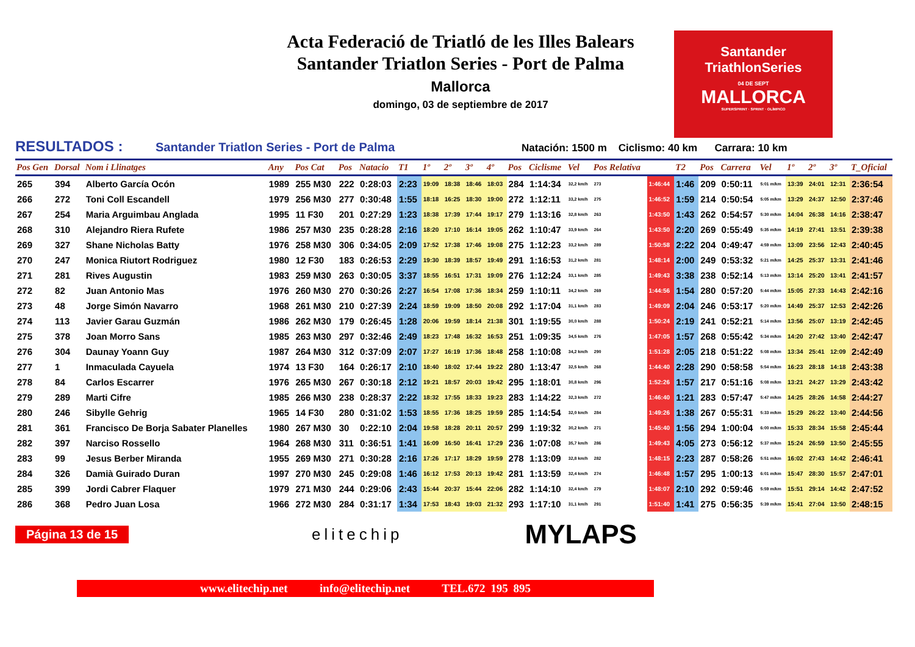Acta Federació de Triatló de les Illes Balears
Santander Triatlon Series - Port de Palma
Mallorca
domingo, 03 de septiembre de 2017
Santander
TriathlonSeries
04 DE SEPT
MALLORCA
SUPERSPRINT · SPRINT · OLÍMPICO
RESULTADOS : Santander Triatlon Series - Port de Palma Natación: 1500 m Ciclismo: 40 km Carrara: 10 km
| Pos Gen | Dorsal | Nom i Llinatges | Any | Pos Cat | Pos | Natacio | T1 | 1º | 2º | 3º | 4º | Pos | Ciclisme | Vel | Pos Relativa | | T2 | Pos | Carrera | Vel | 1º | 2º | 3º | T_Oficial |
| --- | --- | --- | --- | --- | --- | --- | --- | --- | --- | --- | --- | --- | --- | --- | --- | --- | --- | --- | --- | --- | --- | --- | --- | --- |
| 265 | 394 | Alberto García Ocón | 1989 | 255 M30 | 222 | 0:28:03 | 2:23 | 19:09 | 18:38 | 18:46 | 18:03 | 284 | 1:14:34 | 32,2 km/h | 273 | 1:46:44 | 1:46 | 209 | 0:50:11 | 5:01 m/km | 13:39 | 24:01 | 12:31 | 2:36:54 |
| 266 | 272 | Toni Coll Escandell | 1979 | 256 M30 | 277 | 0:30:48 | 1:55 | 18:18 | 16:25 | 18:30 | 19:00 | 272 | 1:12:11 | 33,2 km/h | 275 | 1:46:52 | 1:59 | 214 | 0:50:54 | 5:05 m/km | 13:29 | 24:37 | 12:50 | 2:37:46 |
| 267 | 254 | Maria Arguimbau Anglada | 1995 | 11 F30 | 201 | 0:27:29 | 1:23 | 18:38 | 17:39 | 17:44 | 19:17 | 279 | 1:13:16 | 32,8 km/h | 263 | 1:43:50 | 1:43 | 262 | 0:54:57 | 5:30 m/km | 14:04 | 26:38 | 14:16 | 2:38:47 |
| 268 | 310 | Alejandro Riera Rufete | 1986 | 257 M30 | 235 | 0:28:28 | 2:16 | 18:20 | 17:10 | 16:14 | 19:05 | 262 | 1:10:47 | 33,9 km/h | 264 | 1:43:50 | 2:20 | 269 | 0:55:49 | 5:35 m/km | 14:19 | 27:41 | 13:51 | 2:39:38 |
| 269 | 327 | Shane Nicholas Batty | 1976 | 258 M30 | 306 | 0:34:05 | 2:09 | 17:52 | 17:38 | 17:46 | 19:08 | 275 | 1:12:23 | 33,2 km/h | 289 | 1:50:58 | 2:22 | 204 | 0:49:47 | 4:59 m/km | 13:09 | 23:56 | 12:43 | 2:40:45 |
| 270 | 247 | Monica Riutort Rodriguez | 1980 | 12 F30 | 183 | 0:26:53 | 2:29 | 19:30 | 18:39 | 18:57 | 19:49 | 291 | 1:16:53 | 31,2 km/h | 281 | 1:48:14 | 2:00 | 249 | 0:53:32 | 5:21 m/km | 14:25 | 25:37 | 13:31 | 2:41:46 |
| 271 | 281 | Rives Augustin | 1983 | 259 M30 | 263 | 0:30:05 | 3:37 | 18:55 | 16:51 | 17:31 | 19:09 | 276 | 1:12:24 | 33,1 km/h | 285 | 1:49:43 | 3:38 | 238 | 0:52:14 | 5:13 m/km | 13:14 | 25:20 | 13:41 | 2:41:57 |
| 272 | 82 | Juan Antonio Mas | 1976 | 260 M30 | 270 | 0:30:26 | 2:27 | 16:54 | 17:08 | 17:36 | 18:34 | 259 | 1:10:11 | 34,2 km/h | 269 | 1:44:56 | 1:54 | 280 | 0:57:20 | 5:44 m/km | 15:05 | 27:33 | 14:43 | 2:42:16 |
| 273 | 48 | Jorge Simón Navarro | 1968 | 261 M30 | 210 | 0:27:39 | 2:24 | 18:59 | 19:09 | 18:50 | 20:08 | 292 | 1:17:04 | 31,1 km/h | 283 | 1:49:09 | 2:04 | 246 | 0:53:17 | 5:20 m/km | 14:49 | 25:37 | 12:53 | 2:42:26 |
| 274 | 113 | Javier Garau Guzmán | 1986 | 262 M30 | 179 | 0:26:45 | 1:28 | 20:06 | 19:59 | 18:14 | 21:38 | 301 | 1:19:55 | 30,0 km/h | 288 | 1:50:24 | 2:19 | 241 | 0:52:21 | 5:14 m/km | 13:56 | 25:07 | 13:19 | 2:42:45 |
| 275 | 378 | Joan Morro Sans | 1985 | 263 M30 | 297 | 0:32:46 | 2:49 | 18:23 | 17:48 | 16:32 | 16:53 | 251 | 1:09:35 | 34,5 km/h | 276 | 1:47:05 | 1:57 | 268 | 0:55:42 | 5:34 m/km | 14:20 | 27:42 | 13:40 | 2:42:47 |
| 276 | 304 | Daunay Yoann Guy | 1987 | 264 M30 | 312 | 0:37:09 | 2:07 | 17:27 | 16:19 | 17:36 | 18:48 | 258 | 1:10:08 | 34,2 km/h | 290 | 1:51:28 | 2:05 | 218 | 0:51:22 | 5:08 m/km | 13:34 | 25:41 | 12:09 | 2:42:49 |
| 277 | 1 | Inmaculada Cayuela | 1974 | 13 F30 | 164 | 0:26:17 | 2:10 | 18:40 | 18:02 | 17:44 | 19:22 | 280 | 1:13:47 | 32,5 km/h | 268 | 1:44:40 | 2:28 | 290 | 0:58:58 | 5:54 m/km | 16:23 | 28:18 | 14:18 | 2:43:38 |
| 278 | 84 | Carlos Escarrer | 1976 | 265 M30 | 267 | 0:30:18 | 2:12 | 19:21 | 18:57 | 20:03 | 19:42 | 295 | 1:18:01 | 30,8 km/h | 296 | 1:52:26 | 1:57 | 217 | 0:51:16 | 5:08 m/km | 13:21 | 24:27 | 13:29 | 2:43:42 |
| 279 | 289 | Marti Cifre | 1985 | 266 M30 | 238 | 0:28:37 | 2:22 | 18:32 | 17:55 | 18:33 | 19:23 | 283 | 1:14:22 | 32,3 km/h | 272 | 1:46:40 | 1:21 | 283 | 0:57:47 | 5:47 m/km | 14:25 | 28:26 | 14:58 | 2:44:27 |
| 280 | 246 | Sibylle Gehrig | 1965 | 14 F30 | 280 | 0:31:02 | 1:53 | 18:55 | 17:36 | 18:25 | 19:59 | 285 | 1:14:54 | 32,0 km/h | 284 | 1:49:26 | 1:38 | 267 | 0:55:31 | 5:33 m/km | 15:29 | 26:22 | 13:40 | 2:44:56 |
| 281 | 361 | Francisco De Borja Sabater Planelles | 1980 | 267 M30 | 30 | 0:22:10 | 2:04 | 19:58 | 18:28 | 20:11 | 20:57 | 299 | 1:19:32 | 30,2 km/h | 271 | 1:45:40 | 1:56 | 294 | 1:00:04 | 6:00 m/km | 15:33 | 28:34 | 15:58 | 2:45:44 |
| 282 | 397 | Narciso Rossello | 1964 | 268 M30 | 311 | 0:36:51 | 1:41 | 16:09 | 16:50 | 16:41 | 17:29 | 236 | 1:07:08 | 35,7 km/h | 286 | 1:49:43 | 4:05 | 273 | 0:56:12 | 5:37 m/km | 15:24 | 26:59 | 13:50 | 2:45:55 |
| 283 | 99 | Jesus Berber Miranda | 1955 | 269 M30 | 271 | 0:30:28 | 2:16 | 17:26 | 17:17 | 18:29 | 19:59 | 278 | 1:13:09 | 32,8 km/h | 282 | 1:48:15 | 2:23 | 287 | 0:58:26 | 5:51 m/km | 16:02 | 27:43 | 14:42 | 2:46:41 |
| 284 | 326 | Damià Guirado Duran | 1997 | 270 M30 | 245 | 0:29:08 | 1:46 | 16:12 | 17:53 | 20:13 | 19:42 | 281 | 1:13:59 | 32,4 km/h | 274 | 1:46:48 | 1:57 | 295 | 1:00:13 | 6:01 m/km | 15:47 | 28:30 | 15:57 | 2:47:01 |
| 285 | 399 | Jordi Cabrer Flaquer | 1979 | 271 M30 | 244 | 0:29:06 | 2:43 | 15:44 | 20:37 | 15:44 | 22:06 | 282 | 1:14:10 | 32,4 km/h | 279 | 1:48:07 | 2:10 | 292 | 0:59:46 | 5:59 m/km | 15:51 | 29:14 | 14:42 | 2:47:52 |
| 286 | 368 | Pedro Juan Losa | 1966 | 272 M30 | 284 | 0:31:17 | 1:34 | 17:53 | 18:43 | 19:03 | 21:32 | 293 | 1:17:10 | 31,1 km/h | 291 | 1:51:40 | 1:41 | 275 | 0:56:35 | 5:39 m/km | 15:41 | 27:04 | 13:50 | 2:48:15 |
Página 13 de 15 elitechip MYLAPS
www.elitechip.net info@elitechip.net TEL.672 195 895